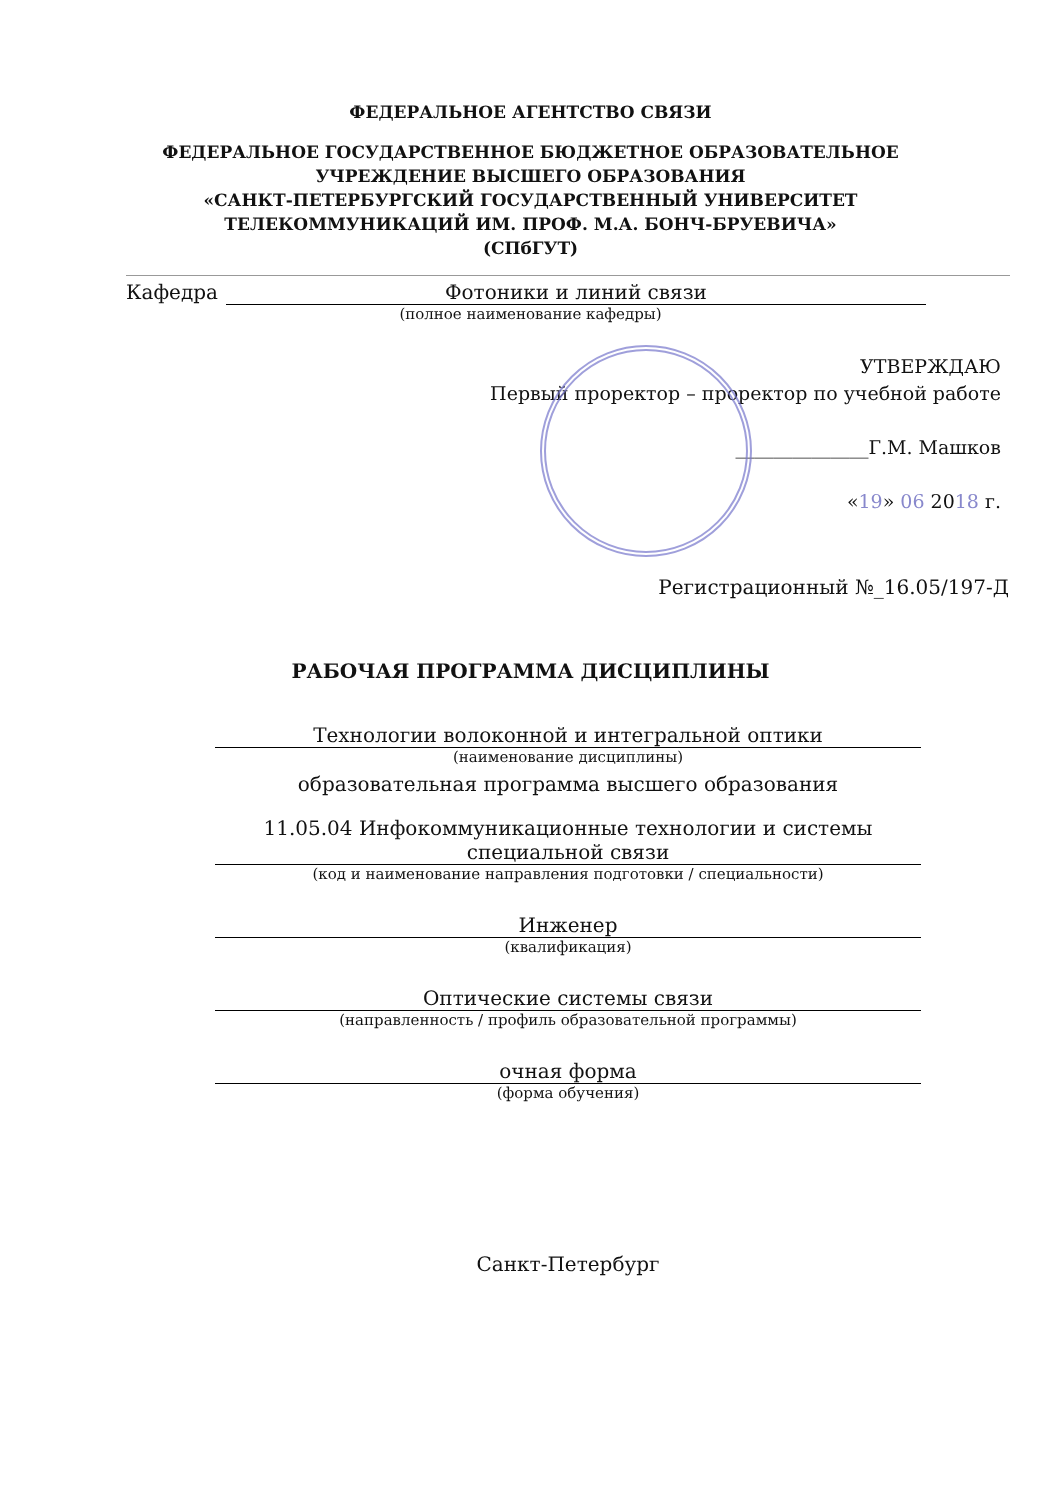ФЕДЕРАЛЬНОЕ АГЕНТСТВО СВЯЗИ
ФЕДЕРАЛЬНОЕ ГОСУДАРСТВЕННОЕ БЮДЖЕТНОЕ ОБРАЗОВАТЕЛЬНОЕ
УЧРЕЖДЕНИЕ ВЫСШЕГО ОБРАЗОВАНИЯ
«САНКТ-ПЕТЕРБУРГСКИЙ ГОСУДАРСТВЕННЫЙ УНИВЕРСИТЕТ
ТЕЛЕКОММУНИКАЦИЙ ИМ. ПРОФ. М.А. БОНЧ-БРУЕВИЧА»
(СПбГУТ)
Кафедра Фотоники и линий связи
(полное наименование кафедры)
УТВЕРЖДАЮ
Первый проректор – проректор по учебной работе
______________Г.М. Машков
«19» 06 2018 г.
Регистрационный №_16.05/197-Д
РАБОЧАЯ ПРОГРАММА ДИСЦИПЛИНЫ
Технологии волоконной и интегральной оптики
(наименование дисциплины)
образовательная программа высшего образования
11.05.04 Инфокоммуникационные технологии и системы специальной связи
(код и наименование направления подготовки / специальности)
Инженер
(квалификация)
Оптические системы связи
(направленность / профиль образовательной программы)
очная форма
(форма обучения)
Санкт-Петербург